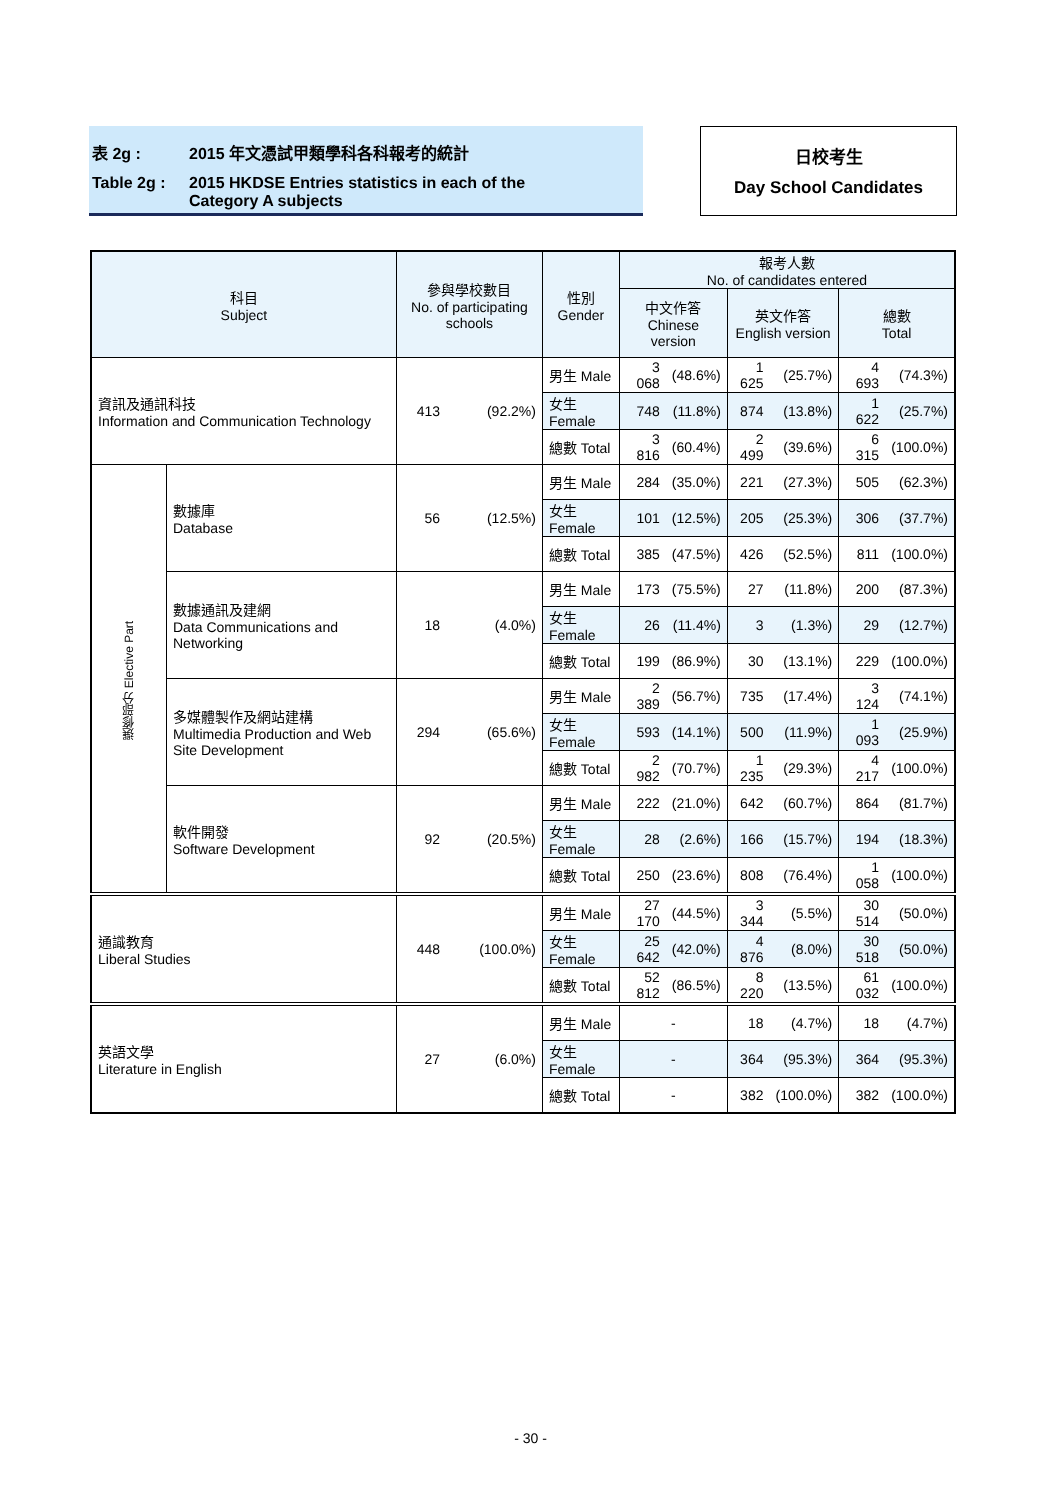表 2g : 2015 年文憑試甲類學科各科報考的統計
Table 2g : 2015 HKDSE Entries statistics in each of the
Category A subjects
日校考生
Day School Candidates
| 科目 Subject | | 參與學校數目 No. of participating schools | | 性別 Gender | 報考人數 No. of candidates entered | | | | | |
| --- | --- | --- | --- | --- | --- | --- | --- | --- | --- | --- |
| | | | | | 中文作答 Chinese version | | 英文作答 English version | | 總數 Total | |
| 資訊及通訊科技 Information and Communication Technology | | 413 | (92.2%) | 男生 Male | 3 068 | (48.6%) | 1 625 | (25.7%) | 4 693 | (74.3%) |
| | | | | 女生 Female | 748 | (11.8%) | 874 | (13.8%) | 1 622 | (25.7%) |
| | | | | 總數 Total | 3 816 | (60.4%) | 2 499 | (39.6%) | 6 315 | (100.0%) |
| 選修部分 Elective Part | 數據庫 Database | 56 | (12.5%) | 男生 Male | 284 | (35.0%) | 221 | (27.3%) | 505 | (62.3%) |
| | | | | 女生 Female | 101 | (12.5%) | 205 | (25.3%) | 306 | (37.7%) |
| | | | | 總數 Total | 385 | (47.5%) | 426 | (52.5%) | 811 | (100.0%) |
| | 數據通訊及建網 Data Communications and Networking | 18 | (4.0%) | 男生 Male | 173 | (75.5%) | 27 | (11.8%) | 200 | (87.3%) |
| | | | | 女生 Female | 26 | (11.4%) | 3 | (1.3%) | 29 | (12.7%) |
| | | | | 總數 Total | 199 | (86.9%) | 30 | (13.1%) | 229 | (100.0%) |
| | 多媒體製作及網站建構 Multimedia Production and Web Site Development | 294 | (65.6%) | 男生 Male | 2 389 | (56.7%) | 735 | (17.4%) | 3 124 | (74.1%) |
| | | | | 女生 Female | 593 | (14.1%) | 500 | (11.9%) | 1 093 | (25.9%) |
| | | | | 總數 Total | 2 982 | (70.7%) | 1 235 | (29.3%) | 4 217 | (100.0%) |
| | 軟件開發 Software Development | 92 | (20.5%) | 男生 Male | 222 | (21.0%) | 642 | (60.7%) | 864 | (81.7%) |
| | | | | 女生 Female | 28 | (2.6%) | 166 | (15.7%) | 194 | (18.3%) |
| | | | | 總數 Total | 250 | (23.6%) | 808 | (76.4%) | 1 058 | (100.0%) |
| 通識教育 Liberal Studies | | 448 | (100.0%) | 男生 Male | 27 170 | (44.5%) | 3 344 | (5.5%) | 30 514 | (50.0%) |
| | | | | 女生 Female | 25 642 | (42.0%) | 4 876 | (8.0%) | 30 518 | (50.0%) |
| | | | | 總數 Total | 52 812 | (86.5%) | 8 220 | (13.5%) | 61 032 | (100.0%) |
| 英語文學 Literature in English | | 27 | (6.0%) | 男生 Male | - | | 18 | (4.7%) | 18 | (4.7%) |
| | | | | 女生 Female | - | | 364 | (95.3%) | 364 | (95.3%) |
| | | | | 總數 Total | - | | 382 | (100.0%) | 382 | (100.0%) |
- 30 -